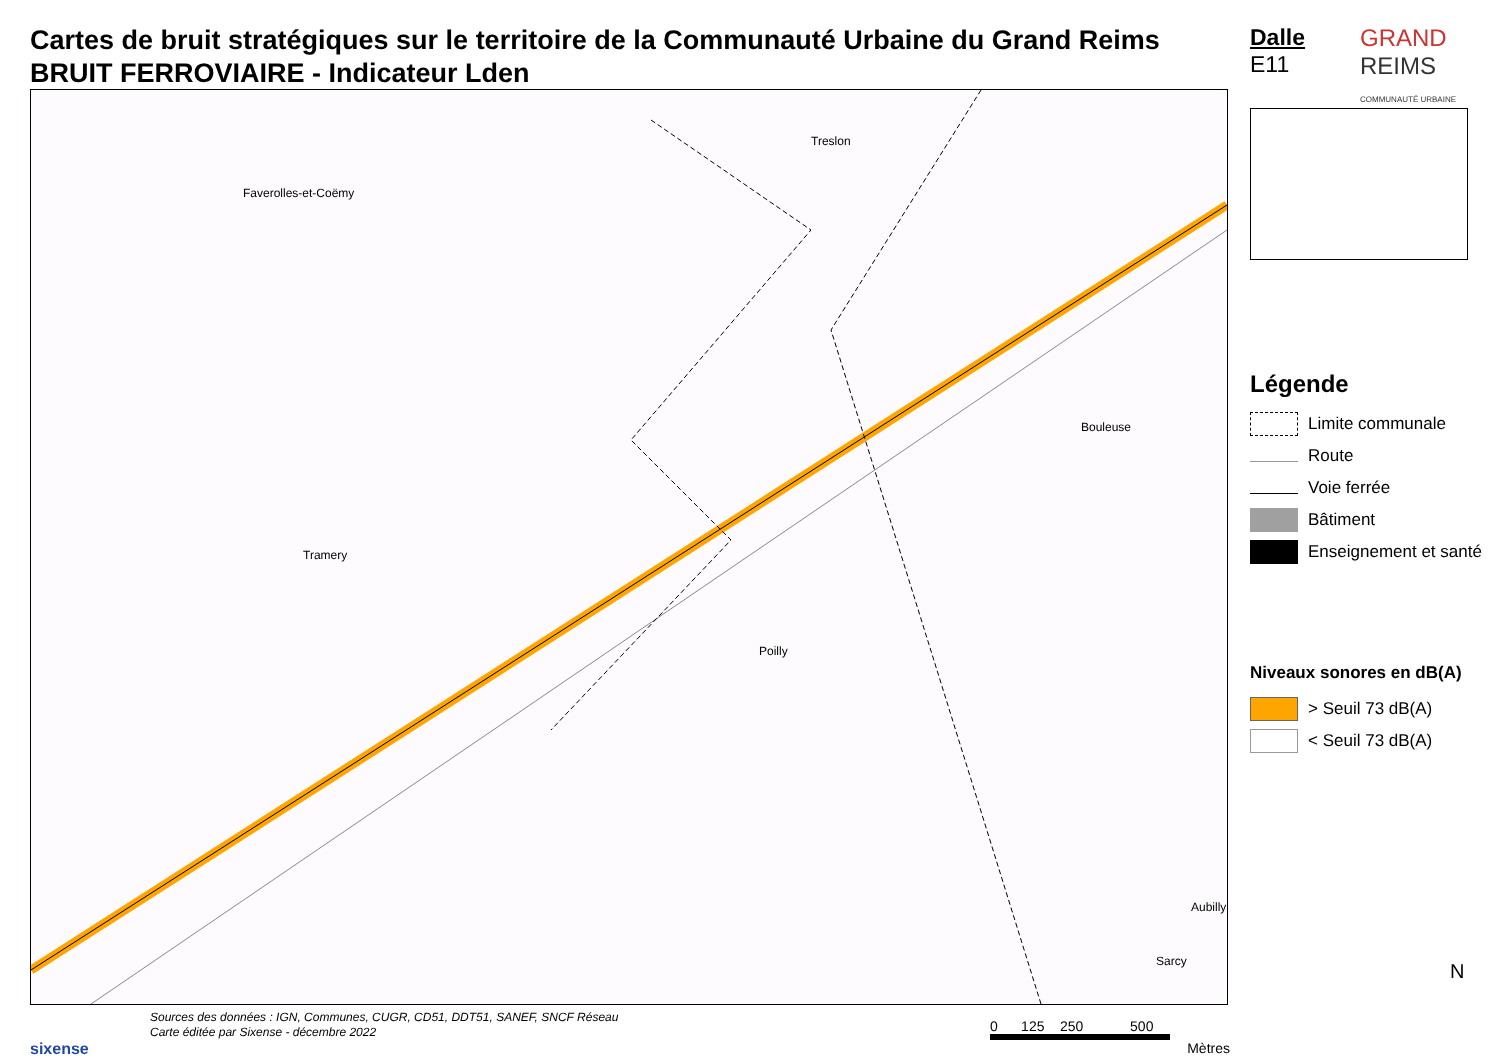Cartes de bruit stratégiques sur le territoire de la Communauté Urbaine du Grand Reims
BRUIT FERROVIAIRE - Indicateur Lden
Faverolles-et-Coëmy
Treslon
Bouleuse
Tramery
Poilly
Aubilly
Sarcy
Dalle
E11
GRAND
REIMS
COMMUNAUTÉ URBAINE
Légende
Limite communale
Route
Voie ferrée
Bâtiment
Enseignement et santé
Niveaux sonores en dB(A)
> Seuil 73 dB(A)
< Seuil 73 dB(A)
sixense
Sources des données : IGN, Communes, CUGR, CD51, DDT51, SANEF, SNCF Réseau
Carte éditée par Sixense - décembre 2022
0 125 250 500
Mètres
N